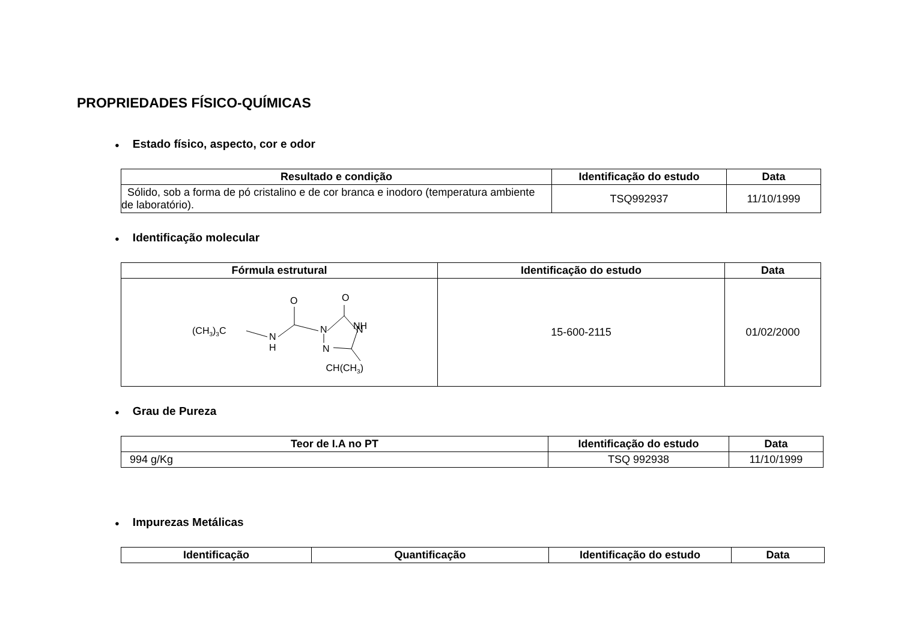PROPRIEDADES FÍSICO-QUÍMICAS
● Estado físico, aspecto, cor e odor
| Resultado e condição | Identificação do estudo | Data |
| --- | --- | --- |
| Sólido, sob a forma de pó cristalino e de cor branca e inodoro (temperatura ambiente de laboratório). | TSQ992937 | 11/10/1999 |
● Identificação molecular
| Fórmula estrutural | Identificação do estudo | Data |
| --- | --- | --- |
| (CH 3 ) 3 C N H N N N NH O O CH(CH 3 ) | 15-600-2115 | 01/02/2000 |
● Grau de Pureza
| Teor de I.A no PT | Identificação do estudo | Data |
| --- | --- | --- |
| 994 g/Kg | TSQ 992938 | 11/10/1999 |
● Impurezas Metálicas
| Identificação | Quantificação | Identificação do estudo | Data |
| --- | --- | --- | --- |